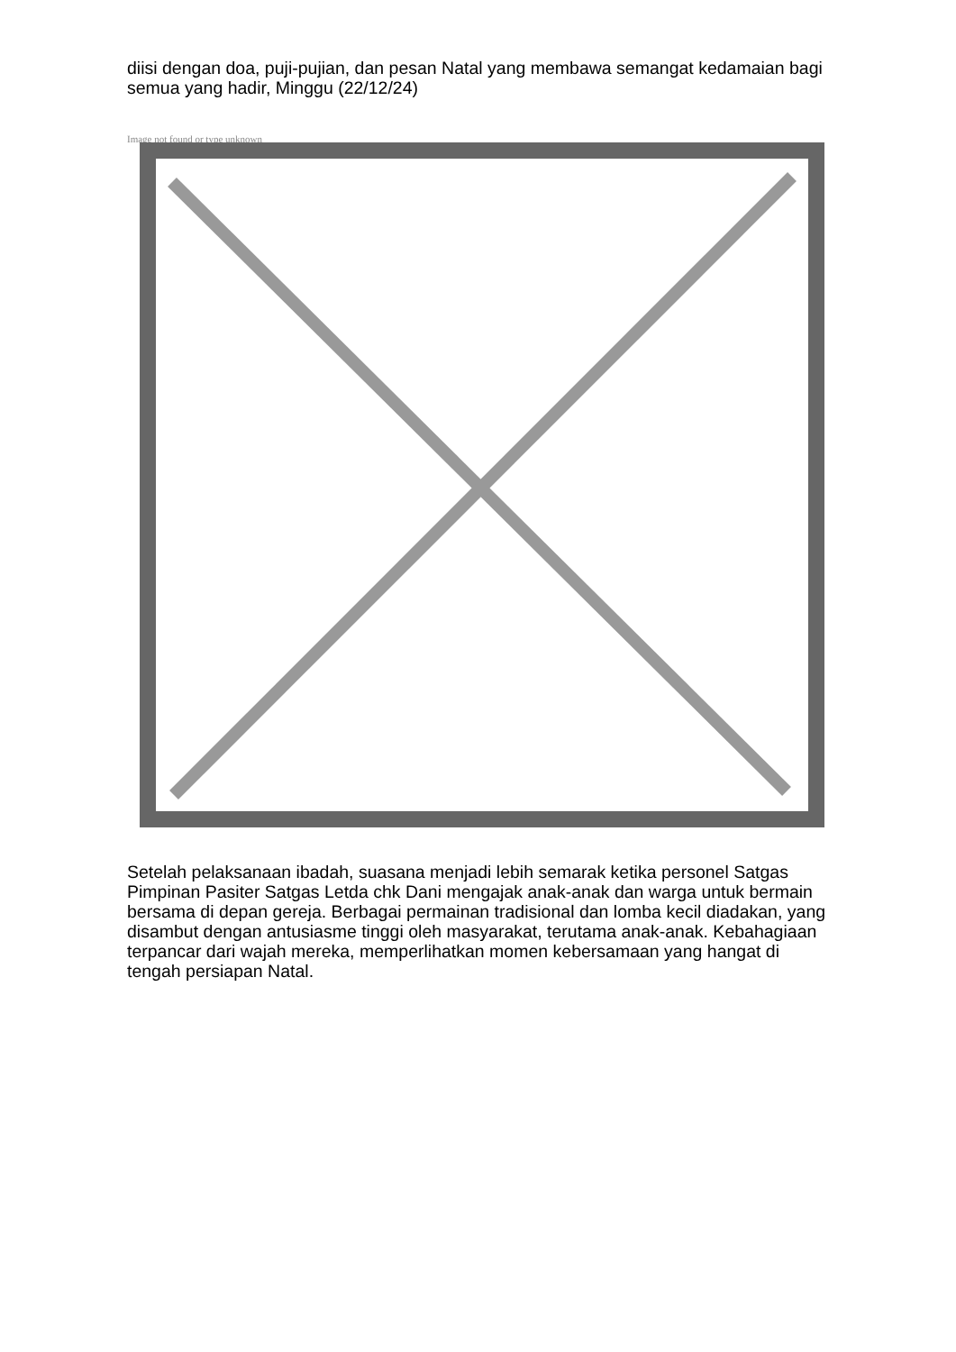diisi dengan doa, puji-pujian, dan pesan Natal yang membawa semangat kedamaian bagi semua yang hadir, Minggu (22/12/24)
Image not found or type unknown
Setelah pelaksanaan ibadah, suasana menjadi lebih semarak ketika personel Satgas Pimpinan Pasiter Satgas Letda chk Dani mengajak anak-anak dan warga untuk bermain bersama di depan gereja. Berbagai permainan tradisional dan lomba kecil diadakan, yang disambut dengan antusiasme tinggi oleh masyarakat, terutama anak-anak. Kebahagiaan terpancar dari wajah mereka, memperlihatkan momen kebersamaan yang hangat di tengah persiapan Natal.